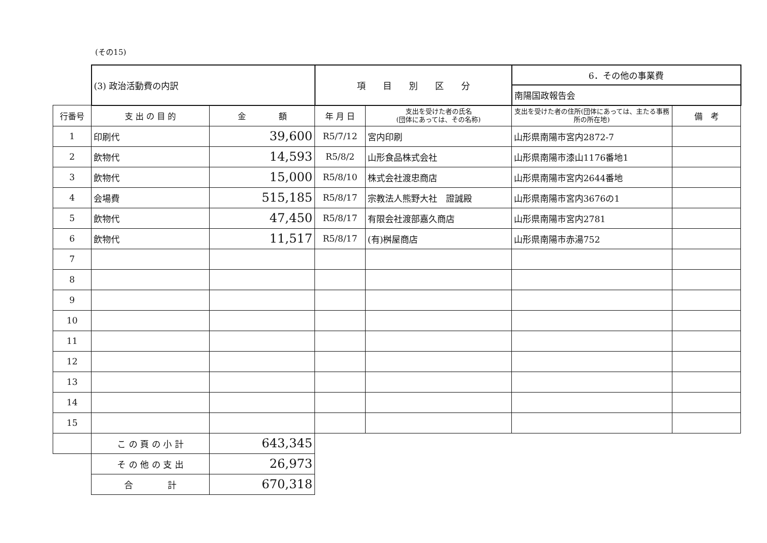(その15)
| | (3) 政治活動費の内訳 | | 項 目 別 区 分 | | 6．その他の事業費 | |
| | | | | | 南陽国政報告会 | |
| 行番号 | 支 出 の 目 的 | 金 額 | 年 月 日 | 支出を受けた者の氏名 (団体にあっては、その名称) | 支出を受けた者の住所(団体にあっては、主たる事務所の所在地) | 備 考 |
| 1 | 印刷代 | 39,600 | R5/7/12 | 宮内印刷 | 山形県南陽市宮内2872-7 | |
| 2 | 飲物代 | 14,593 | R5/8/2 | 山形食品株式会社 | 山形県南陽市漆山1176番地1 | |
| 3 | 飲物代 | 15,000 | R5/8/10 | 株式会社渡忠商店 | 山形県南陽市宮内2644番地 | |
| 4 | 会場費 | 515,185 | R5/8/17 | 宗教法人熊野大社 證誠殿 | 山形県南陽市宮内3676の1 | |
| 5 | 飲物代 | 47,450 | R5/8/17 | 有限会社渡部嘉久商店 | 山形県南陽市宮内2781 | |
| 6 | 飲物代 | 11,517 | R5/8/17 | (有)桝屋商店 | 山形県南陽市赤湯752 | |
| 7 | | | | | | |
| 8 | | | | | | |
| 9 | | | | | | |
| 10 | | | | | | |
| 11 | | | | | | |
| 12 | | | | | | |
| 13 | | | | | | |
| 14 | | | | | | |
| 15 | | | | | | |
| | こ の 頁 の 小 計 | 643,345 | | | | |
| | そ の 他 の 支 出 | 26,973 | | | | |
| | 合 計 | 670,318 | | | | |